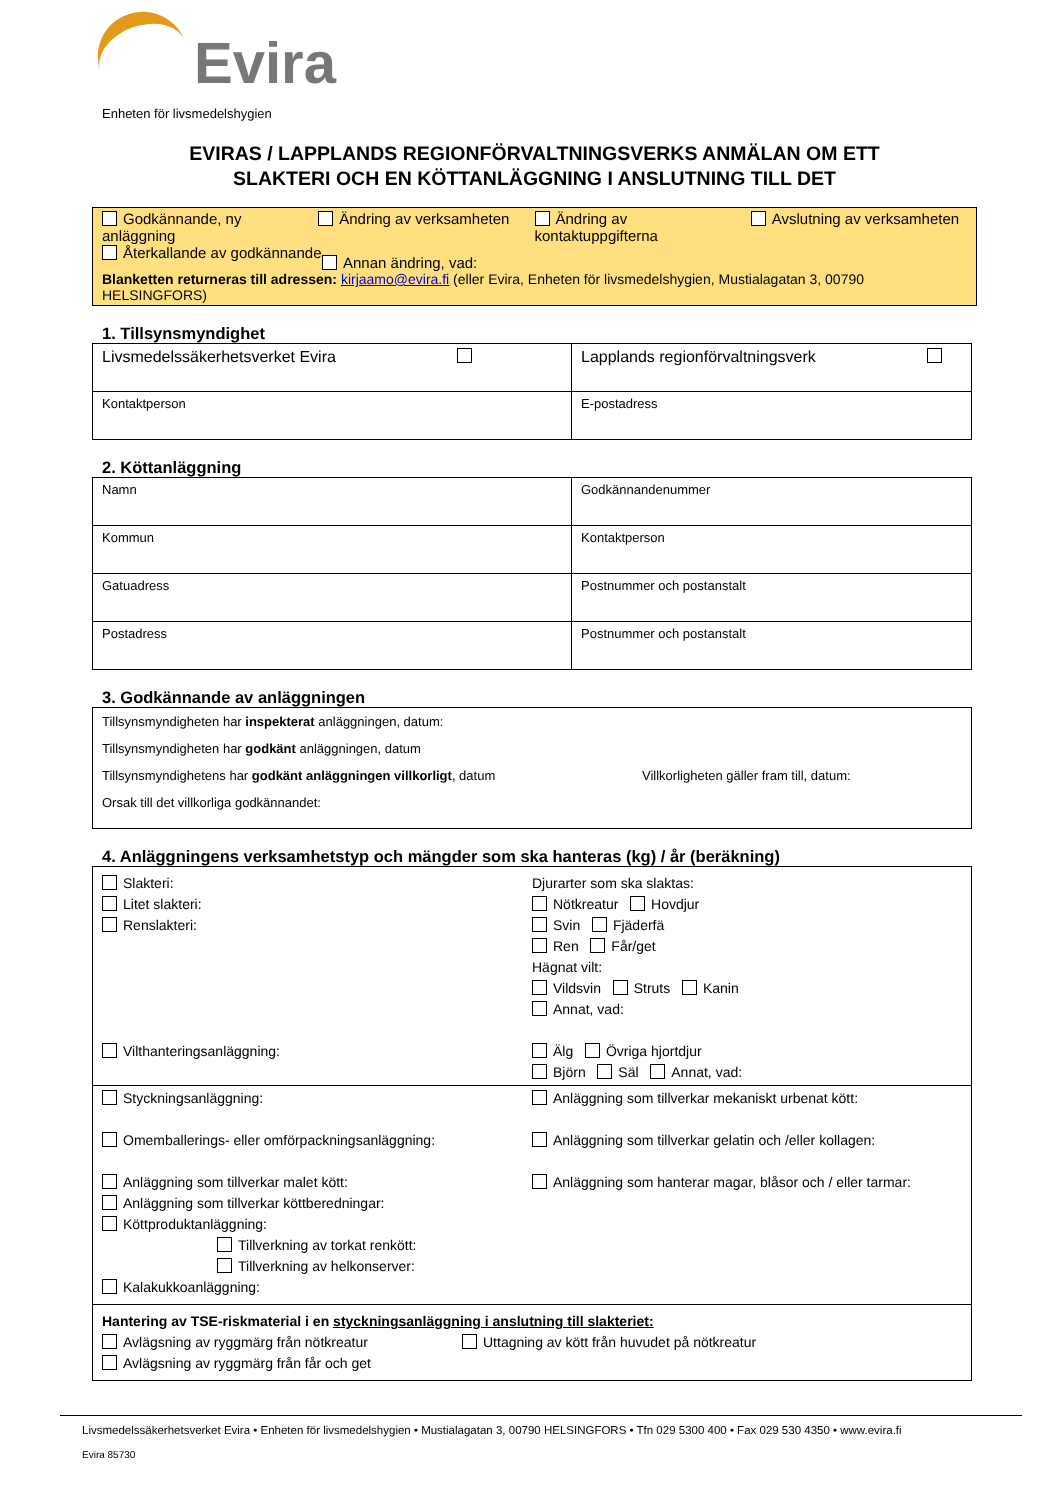Evira
Enheten för livsmedelshygien
EVIRAS / LAPPLANDS REGIONFÖRVALTNINGSVERKS ANMÄLAN OM ETT
SLAKTERI OCH EN KÖTTANLÄGGNING I ANSLUTNING TILL DET
Godkännande, ny anläggning
Ändring av verksamheten Ändring av kontaktuppgifterna
Avslutning av verksamheten
Återkallande av godkännande
Annan ändring, vad:
Blanketten returneras till adressen: kirjaamo@evira.fi (eller Evira, Enheten för livsmedelshygien, Mustialagatan 3, 00790 HELSINGFORS)
1. Tillsynsmyndighet
| Livsmedelssäkerhetsverket Evira | Lapplands regionförvaltningsverk |
| Kontaktperson | E-postadress |
2. Köttanläggning
| Namn | | Godkännandenummer |
| Kommun | Kontaktperson | |
| Gatuadress | Postnummer och postanstalt | |
| Postadress | Postnummer och postanstalt | |
3. Godkännande av anläggningen
Tillsynsmyndigheten har inspekterat anläggningen, datum:
Tillsynsmyndigheten har godkänt anläggningen, datum
Tillsynsmyndighetens har godkänt anläggningen villkorligt, datum Villkorligheten gäller fram till, datum:
Orsak till det villkorliga godkännandet:
4. Anläggningens verksamhetstyp och mängder som ska hanteras (kg) / år (beräkning)
Slakteri:
Litet slakteri:
Renslakteri:
Vilthanteringsanläggning:
Djurarter som ska slaktas:
Nötkreatur Hovdjur
Svin Fjäderfä
Ren Får/get
Hägnat vilt:
Vildsvin Struts Kanin
Annat, vad:
Älg Övriga hjortdjur
Björn Säl Annat, vad:
Styckningsanläggning:
Omemballerings- eller omförpackningsanläggning:
Anläggning som tillverkar malet kött:
Anläggning som tillverkar köttberedningar:
Köttproduktanläggning:
Tillverkning av torkat renkött:
Tillverkning av helkonserver:
Kalakukkoanläggning:
Anläggning som tillverkar mekaniskt urbenat kött:
Anläggning som tillverkar gelatin och /eller kollagen:
Anläggning som hanterar magar, blåsor och / eller tarmar:
Hantering av TSE-riskmaterial i en styckningsanläggning i anslutning till slakteriet:
Avlägsning av ryggmärg från nötkreatur
Avlägsning av ryggmärg från får och get
Uttagning av kött från huvudet på nötkreatur
Livsmedelssäkerhetsverket Evira • Enheten för livsmedelshygien • Mustialagatan 3, 00790 HELSINGFORS • Tfn 029 5300 400 • Fax 029 530 4350 • www.evira.fi
Evira 85730